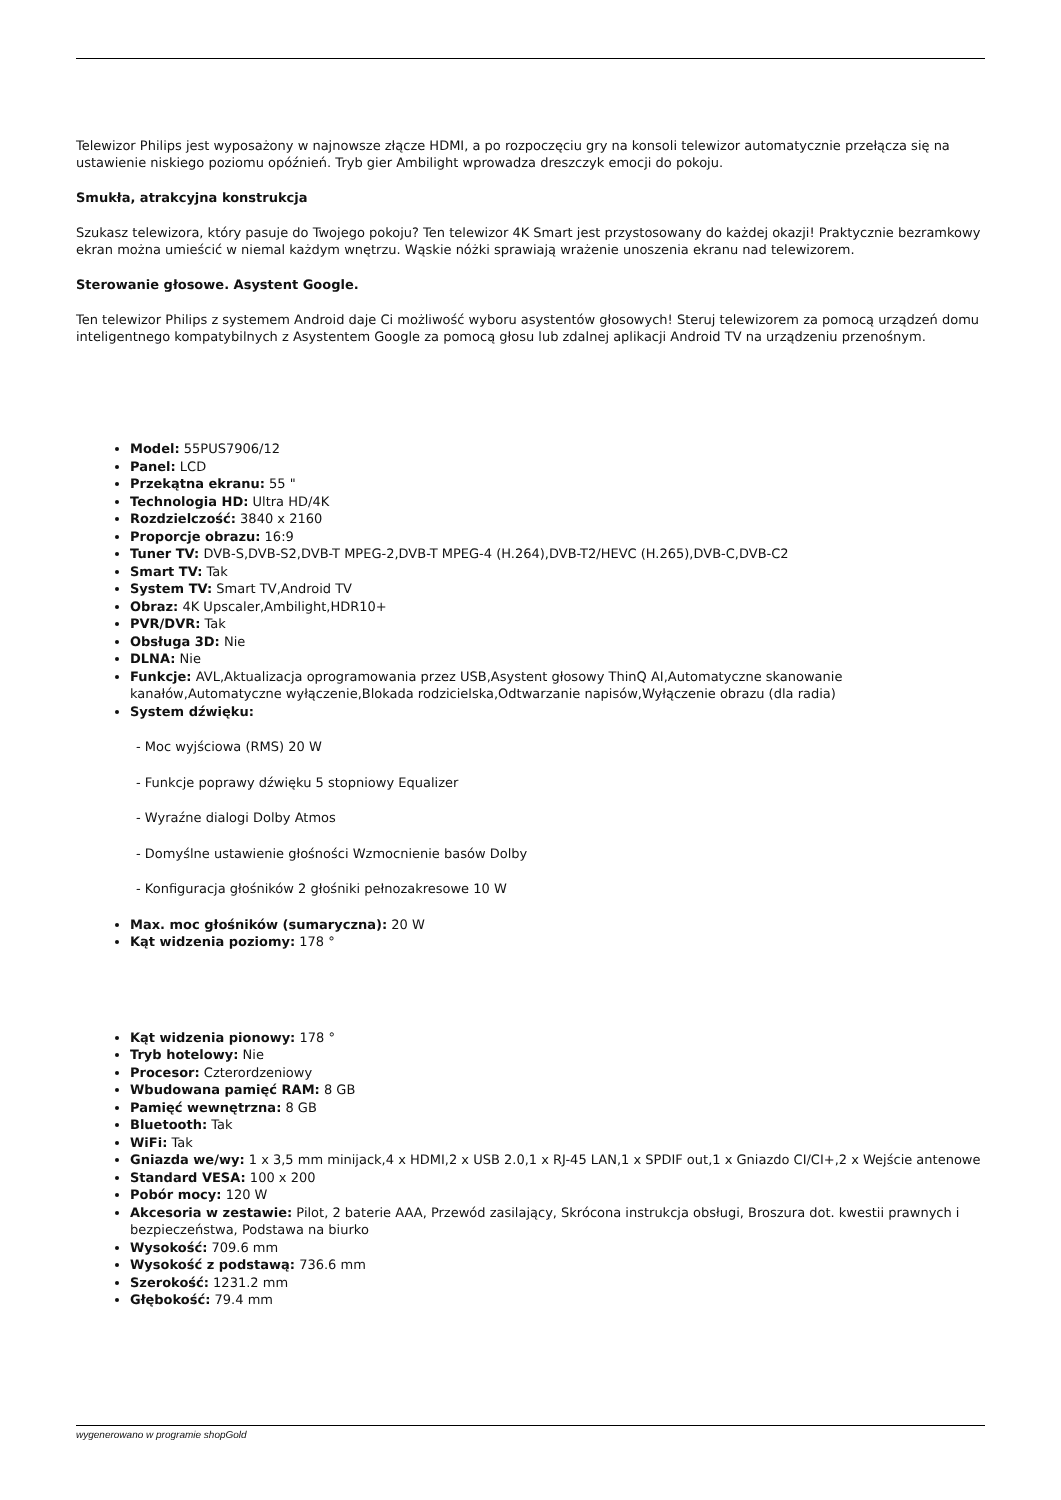Telewizor Philips jest wyposażony w najnowsze złącze HDMI, a po rozpoczęciu gry na konsoli telewizor automatycznie przełącza się na ustawienie niskiego poziomu opóźnień. Tryb gier Ambilight wprowadza dreszczyk emocji do pokoju.
Smukła, atrakcyjna konstrukcja
Szukasz telewizora, który pasuje do Twojego pokoju? Ten telewizor 4K Smart jest przystosowany do każdej okazji! Praktycznie bezramkowy ekran można umieścić w niemal każdym wnętrzu. Wąskie nóżki sprawiają wrażenie unoszenia ekranu nad telewizorem.
Sterowanie głosowe. Asystent Google.
Ten telewizor Philips z systemem Android daje Ci możliwość wyboru asystentów głosowych! Steruj telewizorem za pomocą urządzeń domu inteligentnego kompatybilnych z Asystentem Google za pomocą głosu lub zdalnej aplikacji Android TV na urządzeniu przenośnym.
Model: 55PUS7906/12
Panel: LCD
Przekątna ekranu: 55 "
Technologia HD: Ultra HD/4K
Rozdzielczość: 3840 x 2160
Proporcje obrazu: 16:9
Tuner TV: DVB-S,DVB-S2,DVB-T MPEG-2,DVB-T MPEG-4 (H.264),DVB-T2/HEVC (H.265),DVB-C,DVB-C2
Smart TV: Tak
System TV: Smart TV,Android TV
Obraz: 4K Upscaler,Ambilight,HDR10+
PVR/DVR: Tak
Obsługa 3D: Nie
DLNA: Nie
Funkcje: AVL,Aktualizacja oprogramowania przez USB,Asystent głosowy ThinQ AI,Automatyczne skanowanie kanałów,Automatyczne wyłączenie,Blokada rodzicielska,Odtwarzanie napisów,Wyłączenie obrazu (dla radia)
System dźwięku:
- Moc wyjściowa (RMS) 20 W
- Funkcje poprawy dźwięku 5 stopniowy Equalizer
- Wyraźne dialogi Dolby Atmos
- Domyślne ustawienie głośności Wzmocnienie basów Dolby
- Konfiguracja głośników 2 głośniki pełnozakresowe 10 W
Max. moc głośników (sumaryczna): 20 W
Kąt widzenia poziomy: 178 °
Kąt widzenia pionowy: 178 °
Tryb hotelowy: Nie
Procesor: Czterordzeniowy
Wbudowana pamięć RAM: 8 GB
Pamięć wewnętrzna: 8 GB
Bluetooth: Tak
WiFi: Tak
Gniazda we/wy: 1 x 3,5 mm minijack,4 x HDMI,2 x USB 2.0,1 x RJ-45 LAN,1 x SPDIF out,1 x Gniazdo CI/CI+,2 x Wejście antenowe
Standard VESA: 100 x 200
Pobór mocy: 120 W
Akcesoria w zestawie: Pilot, 2 baterie AAA, Przewód zasilający, Skrócona instrukcja obsługi, Broszura dot. kwestii prawnych i bezpieczeństwa, Podstawa na biurko
Wysokość: 709.6 mm
Wysokość z podstawą: 736.6 mm
Szerokość: 1231.2 mm
Głębokość: 79.4 mm
wygenerowano w programie shopGold